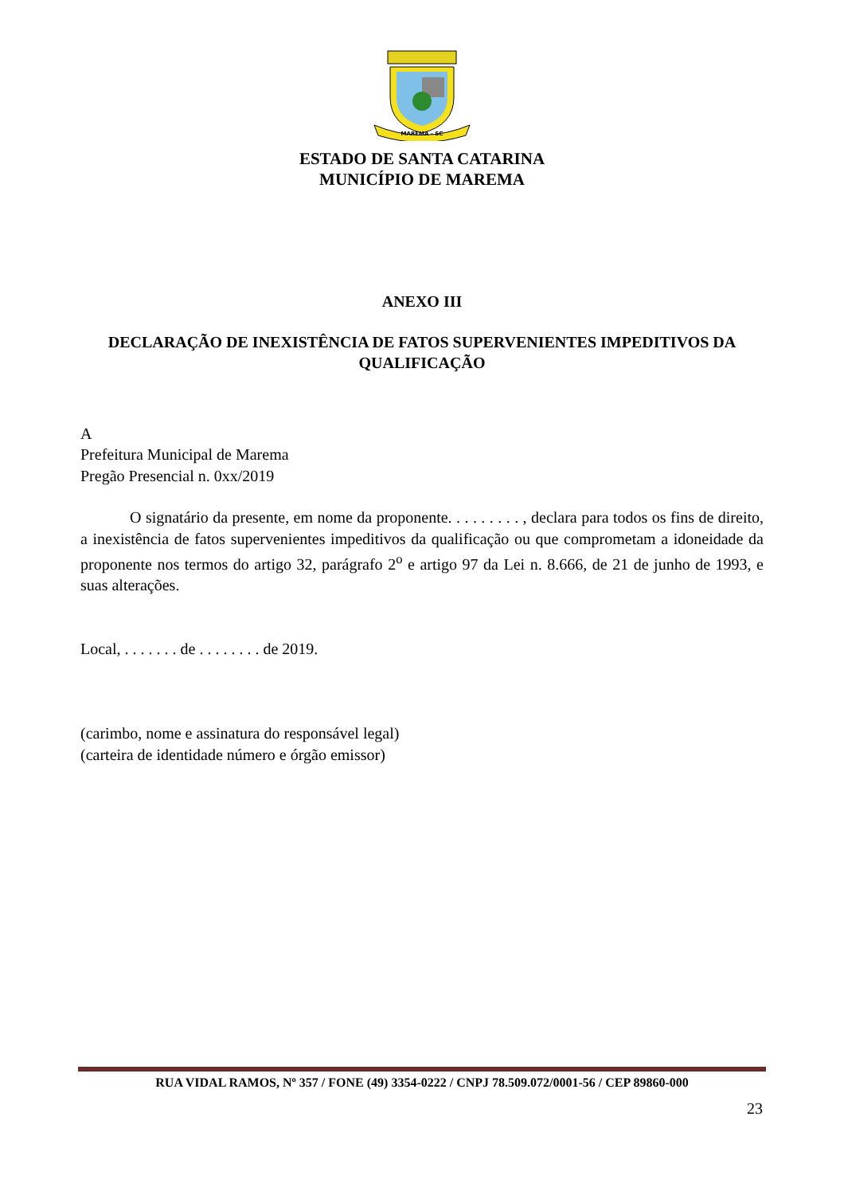MAREMA - SC
ESTADO DE SANTA CATARINA
MUNICÍPIO DE MAREMA
ANEXO III
DECLARAÇÃO DE INEXISTÊNCIA DE FATOS SUPERVENIENTES IMPEDITIVOS DA QUALIFICAÇÃO
A
Prefeitura Municipal de Marema
Pregão Presencial n. 0xx/2019
O signatário da presente, em nome da proponente. . . . . . . . . , declara para todos os fins de direito, a inexistência de fatos supervenientes impeditivos da qualificação ou que comprometam a idoneidade da proponente nos termos do artigo 32, parágrafo 2<sup>o</sup> e artigo 97 da Lei n. 8.666, de 21 de junho de 1993, e suas alterações.
Local, . . . . . . . de . . . . . . . . de 2019.
(carimbo, nome e assinatura do responsável legal)
(carteira de identidade número e órgão emissor)
RUA VIDAL RAMOS, Nº 357 / FONE (49) 3354-0222 / CNPJ 78.509.072/0001-56 / CEP 89860-000
23